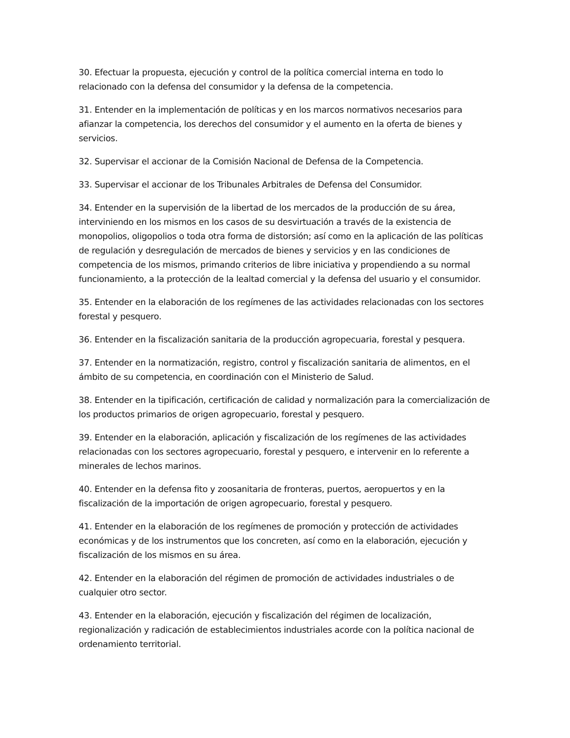30. Efectuar la propuesta, ejecución y control de la política comercial interna en todo lo relacionado con la defensa del consumidor y la defensa de la competencia.
31. Entender en la implementación de políticas y en los marcos normativos necesarios para afianzar la competencia, los derechos del consumidor y el aumento en la oferta de bienes y servicios.
32. Supervisar el accionar de la Comisión Nacional de Defensa de la Competencia.
33. Supervisar el accionar de los Tribunales Arbitrales de Defensa del Consumidor.
34. Entender en la supervisión de la libertad de los mercados de la producción de su área, interviniendo en los mismos en los casos de su desvirtuación a través de la existencia de monopolios, oligopolios o toda otra forma de distorsión; así como en la aplicación de las políticas de regulación y desregulación de mercados de bienes y servicios y en las condiciones de competencia de los mismos, primando criterios de libre iniciativa y propendiendo a su normal funcionamiento, a la protección de la lealtad comercial y la defensa del usuario y el consumidor.
35. Entender en la elaboración de los regímenes de las actividades relacionadas con los sectores forestal y pesquero.
36. Entender en la fiscalización sanitaria de la producción agropecuaria, forestal y pesquera.
37. Entender en la normatización, registro, control y fiscalización sanitaria de alimentos, en el ámbito de su competencia, en coordinación con el Ministerio de Salud.
38. Entender en la tipificación, certificación de calidad y normalización para la comercialización de los productos primarios de origen agropecuario, forestal y pesquero.
39. Entender en la elaboración, aplicación y fiscalización de los regímenes de las actividades relacionadas con los sectores agropecuario, forestal y pesquero, e intervenir en lo referente a minerales de lechos marinos.
40. Entender en la defensa fito y zoosanitaria de fronteras, puertos, aeropuertos y en la fiscalización de la importación de origen agropecuario, forestal y pesquero.
41. Entender en la elaboración de los regímenes de promoción y protección de actividades económicas y de los instrumentos que los concreten, así como en la elaboración, ejecución y fiscalización de los mismos en su área.
42. Entender en la elaboración del régimen de promoción de actividades industriales o de cualquier otro sector.
43. Entender en la elaboración, ejecución y fiscalización del régimen de localización, regionalización y radicación de establecimientos industriales acorde con la política nacional de ordenamiento territorial.